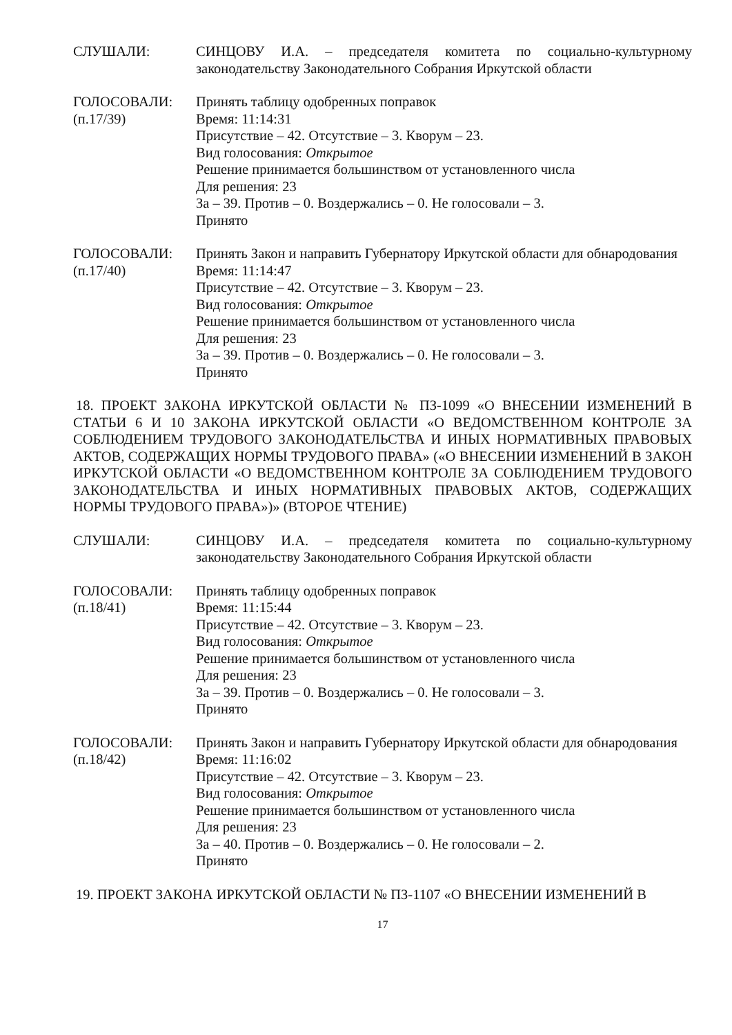СЛУШАЛИ: СИНЦОВУ И.А. – председателя комитета по социально-культурному законодательству Законодательного Собрания Иркутской области
ГОЛОСОВАЛИ:
(п.17/39)
Принять таблицу одобренных поправок
Время: 11:14:31
Присутствие – 42. Отсутствие – 3. Кворум – 23.
Вид голосования: Открытое
Решение принимается большинством от установленного числа
Для решения: 23
За – 39. Против – 0. Воздержались – 0. Не голосовали – 3.
Принято
ГОЛОСОВАЛИ:
(п.17/40)
Принять Закон и направить Губернатору Иркутской области для обнародования
Время: 11:14:47
Присутствие – 42. Отсутствие – 3. Кворум – 23.
Вид голосования: Открытое
Решение принимается большинством от установленного числа
Для решения: 23
За – 39. Против – 0. Воздержались – 0. Не голосовали – 3.
Принято
18. ПРОЕКТ ЗАКОНА ИРКУТСКОЙ ОБЛАСТИ № ПЗ-1099 «О ВНЕСЕНИИ ИЗМЕНЕНИЙ В СТАТЬИ 6 И 10 ЗАКОНА ИРКУТСКОЙ ОБЛАСТИ «О ВЕДОМСТВЕННОМ КОНТРОЛЕ ЗА СОБЛЮДЕНИЕМ ТРУДОВОГО ЗАКОНОДАТЕЛЬСТВА И ИНЫХ НОРМАТИВНЫХ ПРАВОВЫХ АКТОВ, СОДЕРЖАЩИХ НОРМЫ ТРУДОВОГО ПРАВА» («О ВНЕСЕНИИ ИЗМЕНЕНИЙ В ЗАКОН ИРКУТСКОЙ ОБЛАСТИ «О ВЕДОМСТВЕННОМ КОНТРОЛЕ ЗА СОБЛЮДЕНИЕМ ТРУДОВОГО ЗАКОНОДАТЕЛЬСТВА И ИНЫХ НОРМАТИВНЫХ ПРАВОВЫХ АКТОВ, СОДЕРЖАЩИХ НОРМЫ ТРУДОВОГО ПРАВА»)» (ВТОРОЕ ЧТЕНИЕ)
СЛУШАЛИ: СИНЦОВУ И.А. – председателя комитета по социально-культурному законодательству Законодательного Собрания Иркутской области
ГОЛОСОВАЛИ:
(п.18/41)
Принять таблицу одобренных поправок
Время: 11:15:44
Присутствие – 42. Отсутствие – 3. Кворум – 23.
Вид голосования: Открытое
Решение принимается большинством от установленного числа
Для решения: 23
За – 39. Против – 0. Воздержались – 0. Не голосовали – 3.
Принято
ГОЛОСОВАЛИ:
(п.18/42)
Принять Закон и направить Губернатору Иркутской области для обнародования
Время: 11:16:02
Присутствие – 42. Отсутствие – 3. Кворум – 23.
Вид голосования: Открытое
Решение принимается большинством от установленного числа
Для решения: 23
За – 40. Против – 0. Воздержались – 0. Не голосовали – 2.
Принято
19. ПРОЕКТ ЗАКОНА ИРКУТСКОЙ ОБЛАСТИ № ПЗ-1107 «О ВНЕСЕНИИ ИЗМЕНЕНИЙ В
17